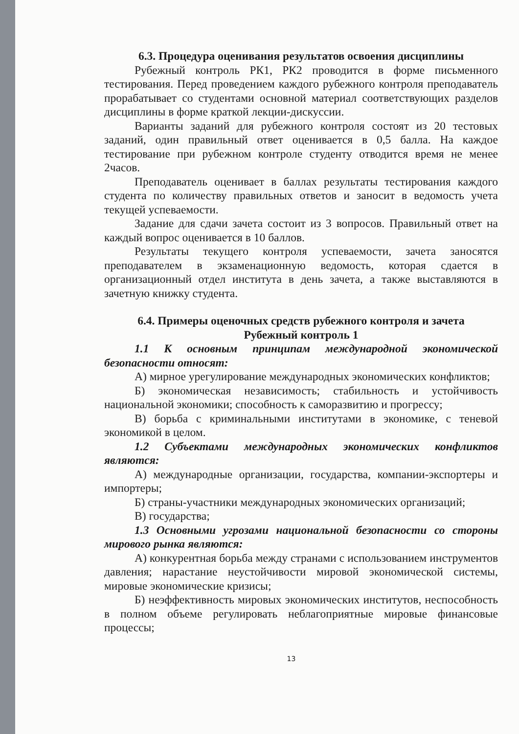6.3. Процедура оценивания результатов освоения дисциплины
Рубежный контроль РК1, РК2 проводится в форме письменного тестирования. Перед проведением каждого рубежного контроля преподаватель прорабатывает со студентами основной материал соответствующих разделов дисциплины в форме краткой лекции-дискуссии.
Варианты заданий для рубежного контроля состоят из 20 тестовых заданий, один правильный ответ оценивается в 0,5 балла. На каждое тестирование при рубежном контроле студенту отводится время не менее 2часов.
Преподаватель оценивает в баллах результаты тестирования каждого студента по количеству правильных ответов и заносит в ведомость учета текущей успеваемости.
Задание для сдачи зачета состоит из 3 вопросов. Правильный ответ на каждый вопрос оценивается в 10 баллов.
Результаты текущего контроля успеваемости, зачета заносятся преподавателем в экзаменационную ведомость, которая сдается в организационный отдел института в день зачета, а также выставляются в зачетную книжку студента.
6.4. Примеры оценочных средств рубежного контроля и зачета
Рубежный контроль 1
1.1 К основным принципам международной экономической безопасности относят:
А) мирное урегулирование международных экономических конфликтов;
Б) экономическая независимость; стабильность и устойчивость национальной экономики; способность к саморазвитию и прогрессу;
В) борьба с криминальными институтами в экономике, с теневой экономикой в целом.
1.2 Субъектами международных экономических конфликтов являются:
А) международные организации, государства, компании-экспортеры и импортеры;
Б) страны-участники международных экономических организаций;
В) государства;
1.3 Основными угрозами национальной безопасности со стороны мирового рынка являются:
А) конкурентная борьба между странами с использованием инструментов давления; нарастание неустойчивости мировой экономической системы, мировые экономические кризисы;
Б) неэффективность мировых экономических институтов, неспособность в полном объеме регулировать неблагоприятные мировые финансовые процессы;
13